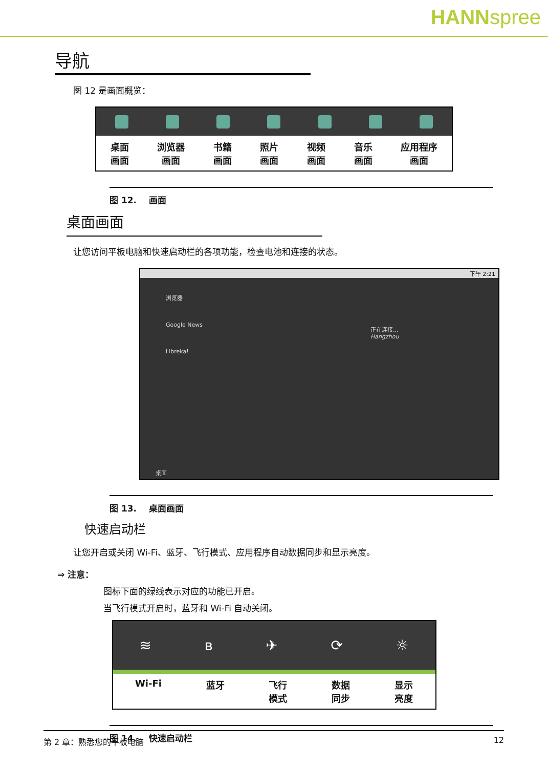HANNspree
导航
图 12 是画面概览：
桌面
画面
浏览器
画面
书籍
画面
照片
画面
视频
画面
音乐
画面
应用程序
画面
图 12. 画面
桌面画面
让您访问平板电脑和快速启动栏的各项功能，检查电池和连接的状态。
下午 2:21
浏览器
Google News
Libreka!
正在连接...
Hangzhou
桌面
图 13. 桌面画面
快速启动栏
让您开启或关闭 Wi-Fi、蓝牙、飞行模式、应用程序自动数据同步和显示亮度。
⇒ 注意：
图标下面的绿线表示对应的功能已开启。
当飞行模式开启时，蓝牙和 Wi-Fi 自动关闭。
≋ ʙ ✈ ⟳ ☼
Wi-Fi 蓝牙 飞行
模式
数据
同步
显示
亮度
图 14. 快速启动栏
第 2 章：熟悉您的平板电脑 12